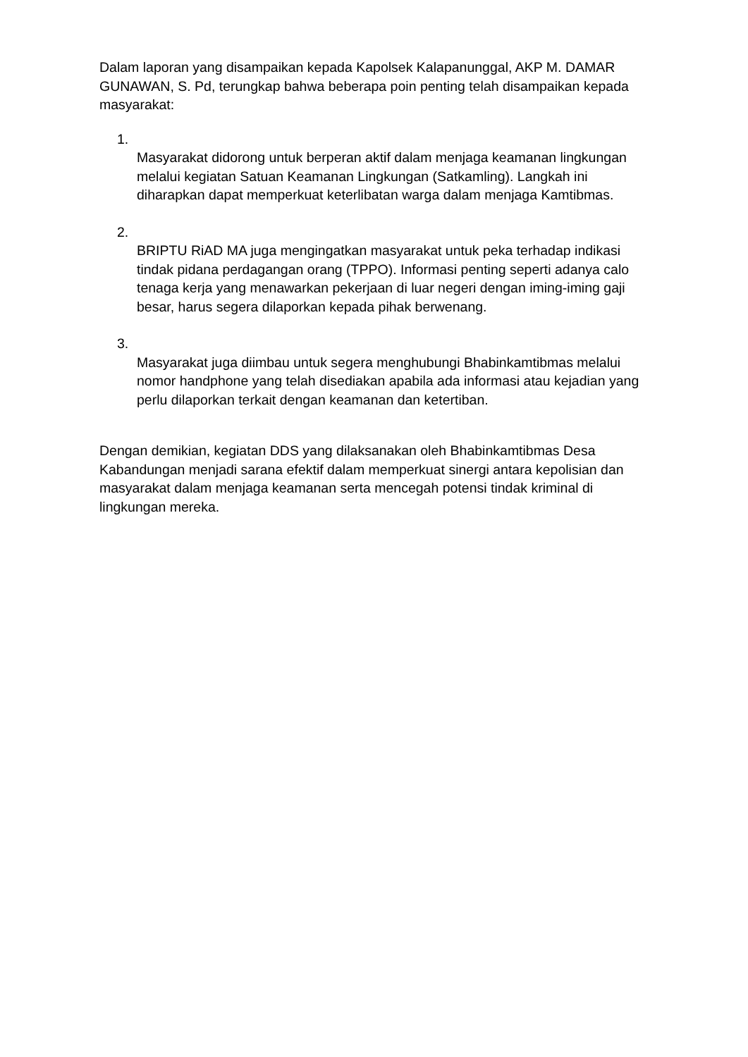Dalam laporan yang disampaikan kepada Kapolsek Kalapanunggal, AKP M. DAMAR GUNAWAN, S. Pd, terungkap bahwa beberapa poin penting telah disampaikan kepada masyarakat:
1.
Masyarakat didorong untuk berperan aktif dalam menjaga keamanan lingkungan melalui kegiatan Satuan Keamanan Lingkungan (Satkamling). Langkah ini diharapkan dapat memperkuat keterlibatan warga dalam menjaga Kamtibmas.
2.
BRIPTU RiAD MA juga mengingatkan masyarakat untuk peka terhadap indikasi tindak pidana perdagangan orang (TPPO). Informasi penting seperti adanya calo tenaga kerja yang menawarkan pekerjaan di luar negeri dengan iming-iming gaji besar, harus segera dilaporkan kepada pihak berwenang.
3.
Masyarakat juga diimbau untuk segera menghubungi Bhabinkamtibmas melalui nomor handphone yang telah disediakan apabila ada informasi atau kejadian yang perlu dilaporkan terkait dengan keamanan dan ketertiban.
Dengan demikian, kegiatan DDS yang dilaksanakan oleh Bhabinkamtibmas Desa Kabandungan menjadi sarana efektif dalam memperkuat sinergi antara kepolisian dan masyarakat dalam menjaga keamanan serta mencegah potensi tindak kriminal di lingkungan mereka.